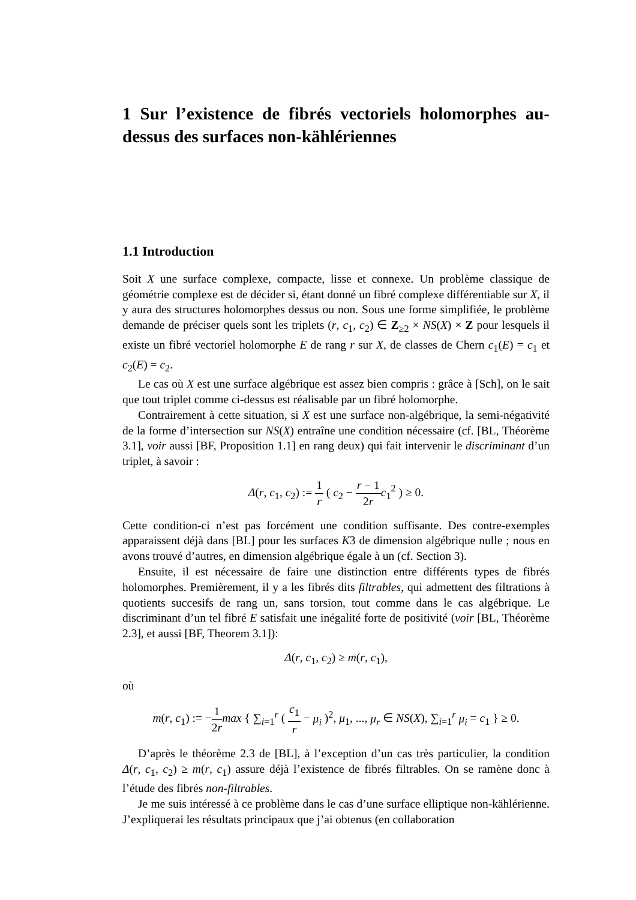1 Sur l’existence de fibrés vectoriels holomorphes au-dessus des surfaces non-kählériennes
1.1 Introduction
Soit X une surface complexe, compacte, lisse et connexe. Un problème classique de géométrie complexe est de décider si, étant donné un fibré complexe différentiable sur X, il y aura des structures holomorphes dessus ou non. Sous une forme simplifiée, le problème demande de préciser quels sont les triplets (r, c<sub>1</sub>, c<sub>2</sub>) ∈ Z<sub>≥2</sub> × NS(X) × Z pour lesquels il existe un fibré vectoriel holomorphe E de rang r sur X, de classes de Chern c<sub>1</sub>(E) = c<sub>1</sub> et c<sub>2</sub>(E) = c<sub>2</sub>.
Le cas où X est une surface algébrique est assez bien compris : grâce à [Sch], on le sait que tout triplet comme ci-dessus est réalisable par un fibré holomorphe.
Contrairement à cette situation, si X est une surface non-algébrique, la semi-négativité de la forme d’intersection sur NS(X) entraîne une condition nécessaire (cf. [BL, Théorème 3.1], voir aussi [BF, Proposition 1.1] en rang deux) qui fait intervenir le discriminant d’un triplet, à savoir :
Δ(r, c<sub>1</sub>, c<sub>2</sub>) := 1 r ( c<sub>2</sub> − r − 1 2r c<sub>1</sub><sup>2</sup> ) ≥ 0.
Cette condition-ci n’est pas forcément une condition suffisante. Des contre-exemples apparaissent déjà dans [BL] pour les surfaces K3 de dimension algébrique nulle ; nous en avons trouvé d’autres, en dimension algébrique égale à un (cf. Section 3).
Ensuite, il est nécessaire de faire une distinction entre différents types de fibrés holomorphes. Premièrement, il y a les fibrés dits filtrables, qui admettent des filtrations à quotients succesifs de rang un, sans torsion, tout comme dans le cas algébrique. Le discriminant d’un tel fibré E satisfait une inégalité forte de positivité (voir [BL, Théorème 2.3], et aussi [BF, Theorem 3.1]):
Δ(r, c<sub>1</sub>, c<sub>2</sub>) ≥ m(r, c<sub>1</sub>),
où
m(r, c<sub>1</sub>) := −1 2r max { ∑<sub>i=1</sub><sup>r</sup> ( c<sub>1</sub> r − μ<sub>i</sub> )<sup>2</sup>, μ<sub>1</sub>, ..., μ<sub>r</sub> ∈ NS(X), ∑<sub>i=1</sub><sup>r</sup> μ<sub>i</sub> = c<sub>1</sub> } ≥ 0.
D’après le théorème 2.3 de [BL], à l’exception d’un cas très particulier, la condition Δ(r, c<sub>1</sub>, c<sub>2</sub>) ≥ m(r, c<sub>1</sub>) assure déjà l’existence de fibrés filtrables. On se ramène donc à l’étude des fibrés non-filtrables.
Je me suis intéressé à ce problème dans le cas d’une surface elliptique non-kählérienne. J’expliquerai les résultats principaux que j’ai obtenus (en collaboration